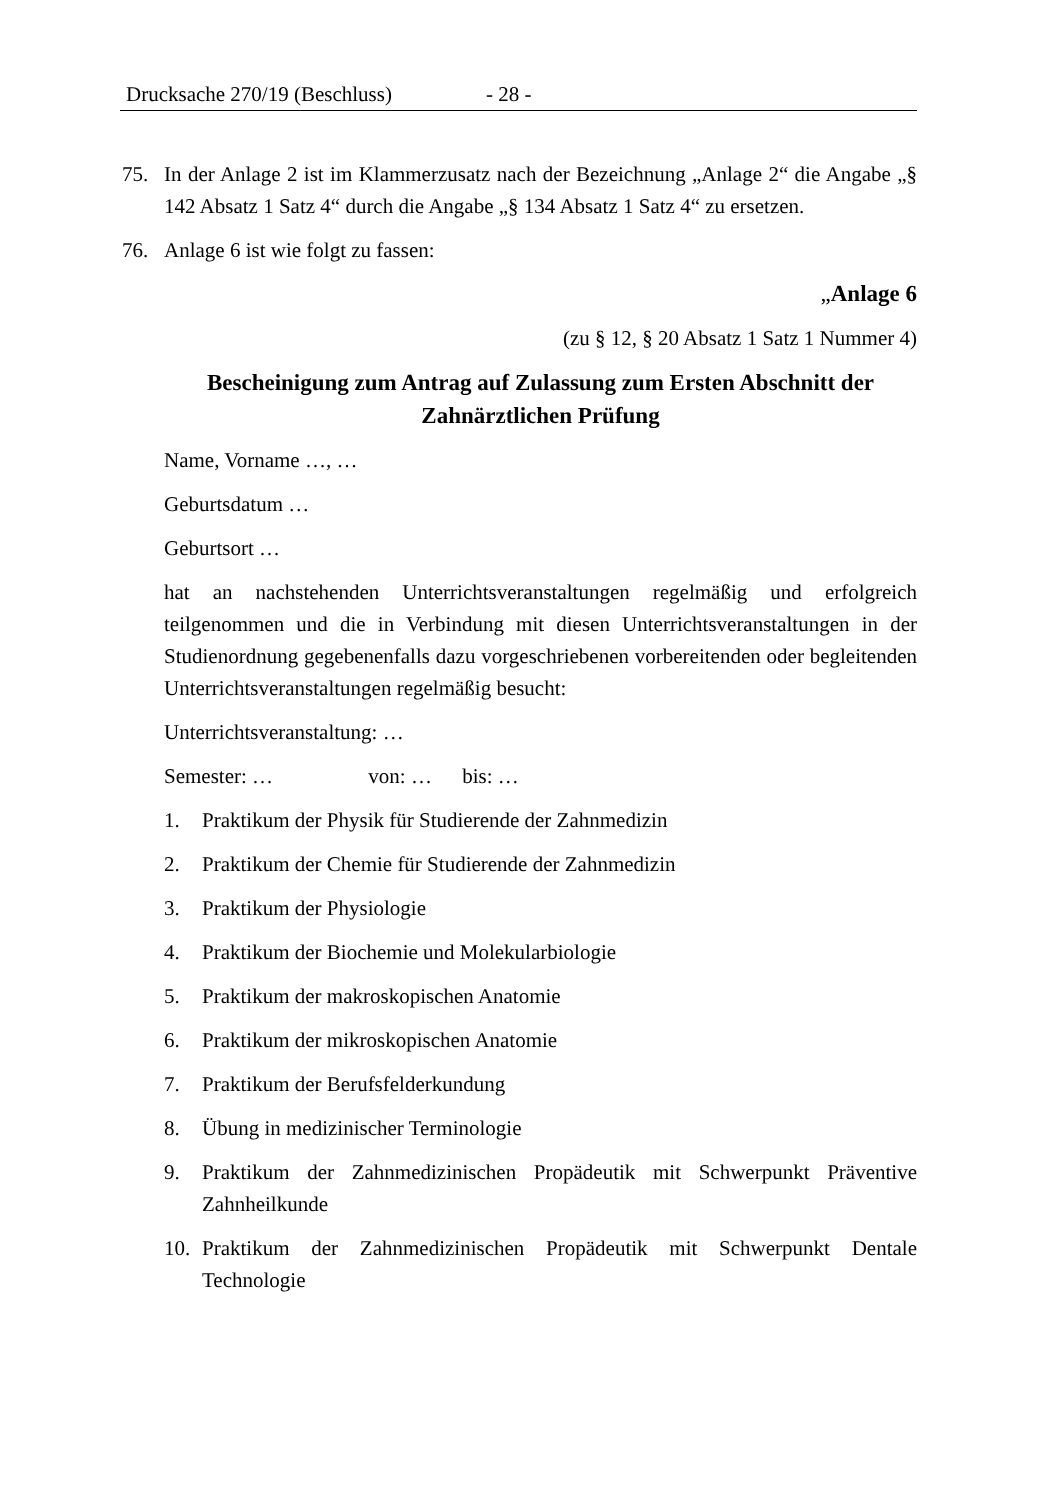Drucksache 270/19 (Beschluss) - 28 -
75. In der Anlage 2 ist im Klammerzusatz nach der Bezeichnung „Anlage 2“ die Angabe „§ 142 Absatz 1 Satz 4“ durch die Angabe „§ 134 Absatz 1 Satz 4“ zu ersetzen.
76. Anlage 6 ist wie folgt zu fassen:
„Anlage 6
(zu § 12, § 20 Absatz 1 Satz 1 Nummer 4)
Bescheinigung zum Antrag auf Zulassung zum Ersten Abschnitt der Zahnärztlichen Prüfung
Name, Vorname …, …
Geburtsdatum …
Geburtsort …
hat an nachstehenden Unterrichtsveranstaltungen regelmäßig und erfolgreich teilgenommen und die in Verbindung mit diesen Unterrichtsveranstaltungen in der Studienordnung gegebenenfalls dazu vorgeschriebenen vorbereitenden oder begleitenden Unterrichtsveranstaltungen regelmäßig besucht:
Unterrichtsveranstaltung: …
Semester: … von: … bis: …
1. Praktikum der Physik für Studierende der Zahnmedizin
2. Praktikum der Chemie für Studierende der Zahnmedizin
3. Praktikum der Physiologie
4. Praktikum der Biochemie und Molekularbiologie
5. Praktikum der makroskopischen Anatomie
6. Praktikum der mikroskopischen Anatomie
7. Praktikum der Berufsfelderkundung
8. Übung in medizinischer Terminologie
9. Praktikum der Zahnmedizinischen Propädeutik mit Schwerpunkt Präventive Zahnheilkunde
10. Praktikum der Zahnmedizinischen Propädeutik mit Schwerpunkt Dentale Technologie